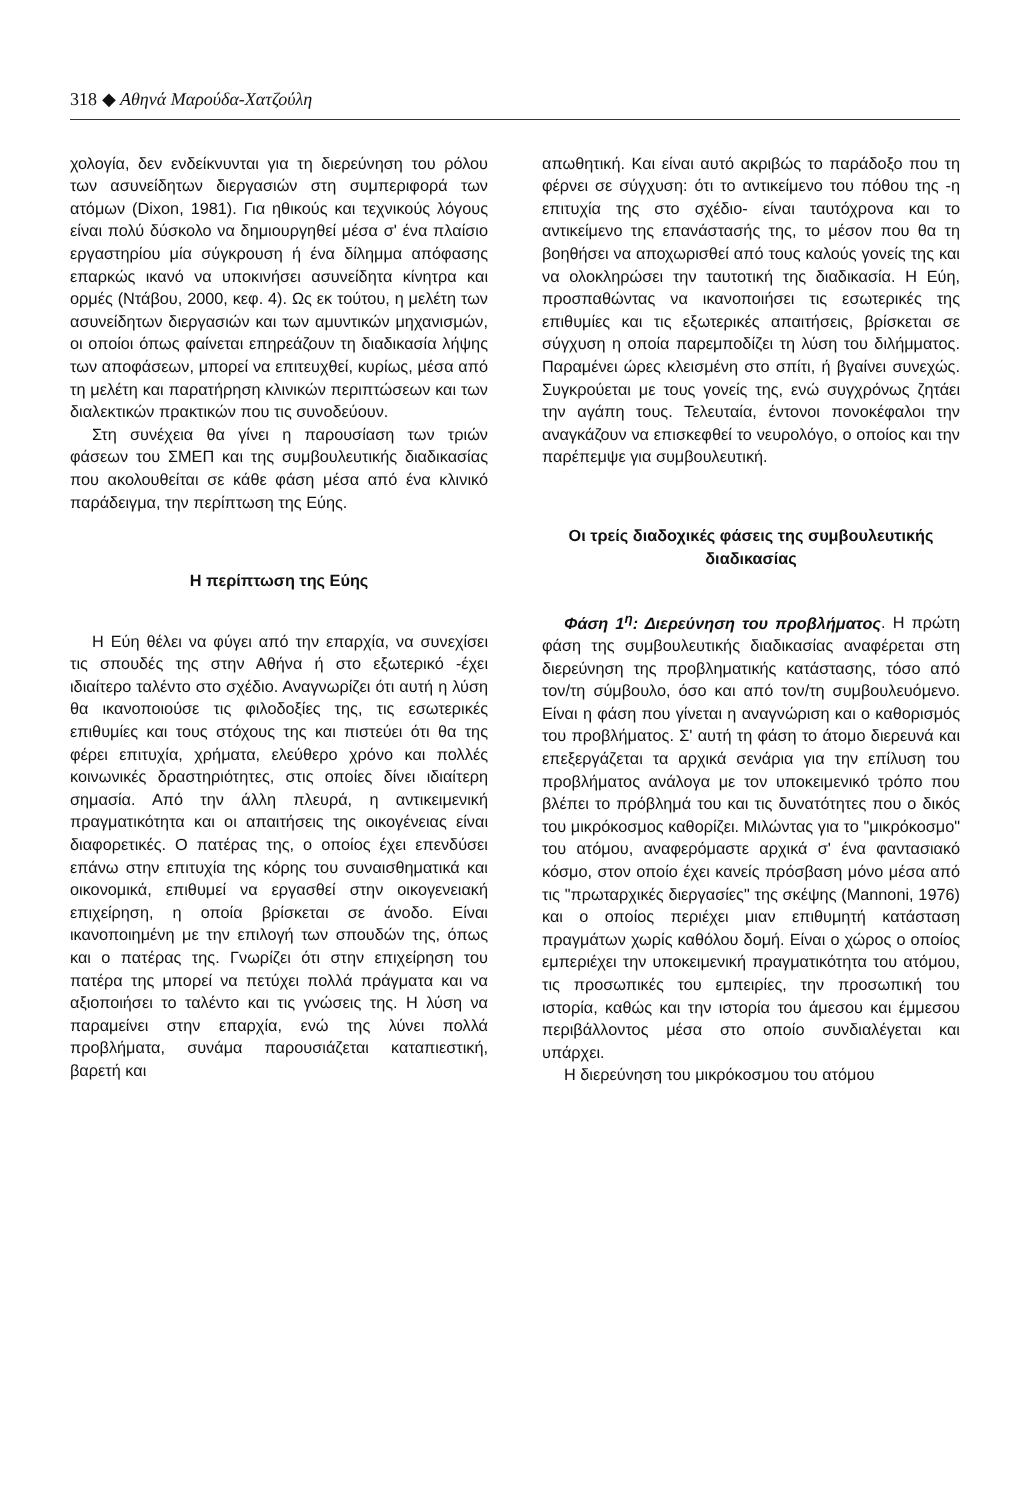318 ◆ Αθηνά Μαρούδα-Χατζούλη
χολογία, δεν ενδείκνυνται για τη διερεύνηση του ρόλου των ασυνείδητων διεργασιών στη συμπεριφορά των ατόμων (Dixon, 1981). Για ηθικούς και τεχνικούς λόγους είναι πολύ δύσκολο να δημιουργηθεί μέσα σ' ένα πλαίσιο εργαστηρίου μία σύγκρουση ή ένα δίλημμα απόφασης επαρκώς ικανό να υποκινήσει ασυνείδητα κίνητρα και ορμές (Ντάβου, 2000, κεφ. 4). Ως εκ τούτου, η μελέτη των ασυνείδητων διεργασιών και των αμυντικών μηχανισμών, οι οποίοι όπως φαίνεται επηρεάζουν τη διαδικασία λήψης των αποφάσεων, μπορεί να επιτευχθεί, κυρίως, μέσα από τη μελέτη και παρατήρηση κλινικών περιπτώσεων και των διαλεκτικών πρακτικών που τις συνοδεύουν.
Στη συνέχεια θα γίνει η παρουσίαση των τριών φάσεων του ΣΜΕΠ και της συμβουλευτικής διαδικασίας που ακολουθείται σε κάθε φάση μέσα από ένα κλινικό παράδειγμα, την περίπτωση της Εύης.
Η περίπτωση της Εύης
Η Εύη θέλει να φύγει από την επαρχία, να συνεχίσει τις σπουδές της στην Αθήνα ή στο εξωτερικό -έχει ιδιαίτερο ταλέντο στο σχέδιο. Αναγνωρίζει ότι αυτή η λύση θα ικανοποιούσε τις φιλοδοξίες της, τις εσωτερικές επιθυμίες και τους στόχους της και πιστεύει ότι θα της φέρει επιτυχία, χρήματα, ελεύθερο χρόνο και πολλές κοινωνικές δραστηριότητες, στις οποίες δίνει ιδιαίτερη σημασία. Από την άλλη πλευρά, η αντικειμενική πραγματικότητα και οι απαιτήσεις της οικογένειας είναι διαφορετικές. Ο πατέρας της, ο οποίος έχει επενδύσει επάνω στην επιτυχία της κόρης του συναισθηματικά και οικονομικά, επιθυμεί να εργασθεί στην οικογενειακή επιχείρηση, η οποία βρίσκεται σε άνοδο. Είναι ικανοποιημένη με την επιλογή των σπουδών της, όπως και ο πατέρας της. Γνωρίζει ότι στην επιχείρηση του πατέρα της μπορεί να πετύχει πολλά πράγματα και να αξιοποιήσει το ταλέντο και τις γνώσεις της. Η λύση να παραμείνει στην επαρχία, ενώ της λύνει πολλά προβλήματα, συνάμα παρουσιάζεται καταπιεστική, βαρετή και
απωθητική. Και είναι αυτό ακριβώς το παράδοξο που τη φέρνει σε σύγχυση: ότι το αντικείμενο του πόθου της -η επιτυχία της στο σχέδιο- είναι ταυτόχρονα και το αντικείμενο της επανάστασής της, το μέσον που θα τη βοηθήσει να αποχωρισθεί από τους καλούς γονείς της και να ολοκληρώσει την ταυτοτική της διαδικασία. Η Εύη, προσπαθώντας να ικανοποιήσει τις εσωτερικές της επιθυμίες και τις εξωτερικές απαιτήσεις, βρίσκεται σε σύγχυση η οποία παρεμποδίζει τη λύση του διλήμματος. Παραμένει ώρες κλεισμένη στο σπίτι, ή βγαίνει συνεχώς. Συγκρούεται με τους γονείς της, ενώ συγχρόνως ζητάει την αγάπη τους. Τελευταία, έντονοι πονοκέφαλοι την αναγκάζουν να επισκεφθεί το νευρολόγο, ο οποίος και την παρέπεμψε για συμβουλευτική.
Οι τρείς διαδοχικές φάσεις της συμβουλευτικής διαδικασίας
Φάση 1<sup>η</sup>: Διερεύνηση του προβλήματος. Η πρώτη φάση της συμβουλευτικής διαδικασίας αναφέρεται στη διερεύνηση της προβληματικής κατάστασης, τόσο από τον/τη σύμβουλο, όσο και από τον/τη συμβουλευόμενο. Είναι η φάση που γίνεται η αναγνώριση και ο καθορισμός του προβλήματος. Σ' αυτή τη φάση το άτομο διερευνά και επεξεργάζεται τα αρχικά σενάρια για την επίλυση του προβλήματος ανάλογα με τον υποκειμενικό τρόπο που βλέπει το πρόβλημά του και τις δυνατότητες που ο δικός του μικρόκοσμος καθορίζει. Μιλώντας για το "μικρόκοσμο" του ατόμου, αναφερόμαστε αρχικά σ' ένα φαντασιακό κόσμο, στον οποίο έχει κανείς πρόσβαση μόνο μέσα από τις "πρωταρχικές διεργασίες" της σκέψης (Mannoni, 1976) και ο οποίος περιέχει μιαν επιθυμητή κατάσταση πραγμάτων χωρίς καθόλου δομή. Είναι ο χώρος ο οποίος εμπεριέχει την υποκειμενική πραγματικότητα του ατόμου, τις προσωπικές του εμπειρίες, την προσωπική του ιστορία, καθώς και την ιστορία του άμεσου και έμμεσου περιβάλλοντος μέσα στο οποίο συνδιαλέγεται και υπάρχει.
Η διερεύνηση του μικρόκοσμου του ατόμου